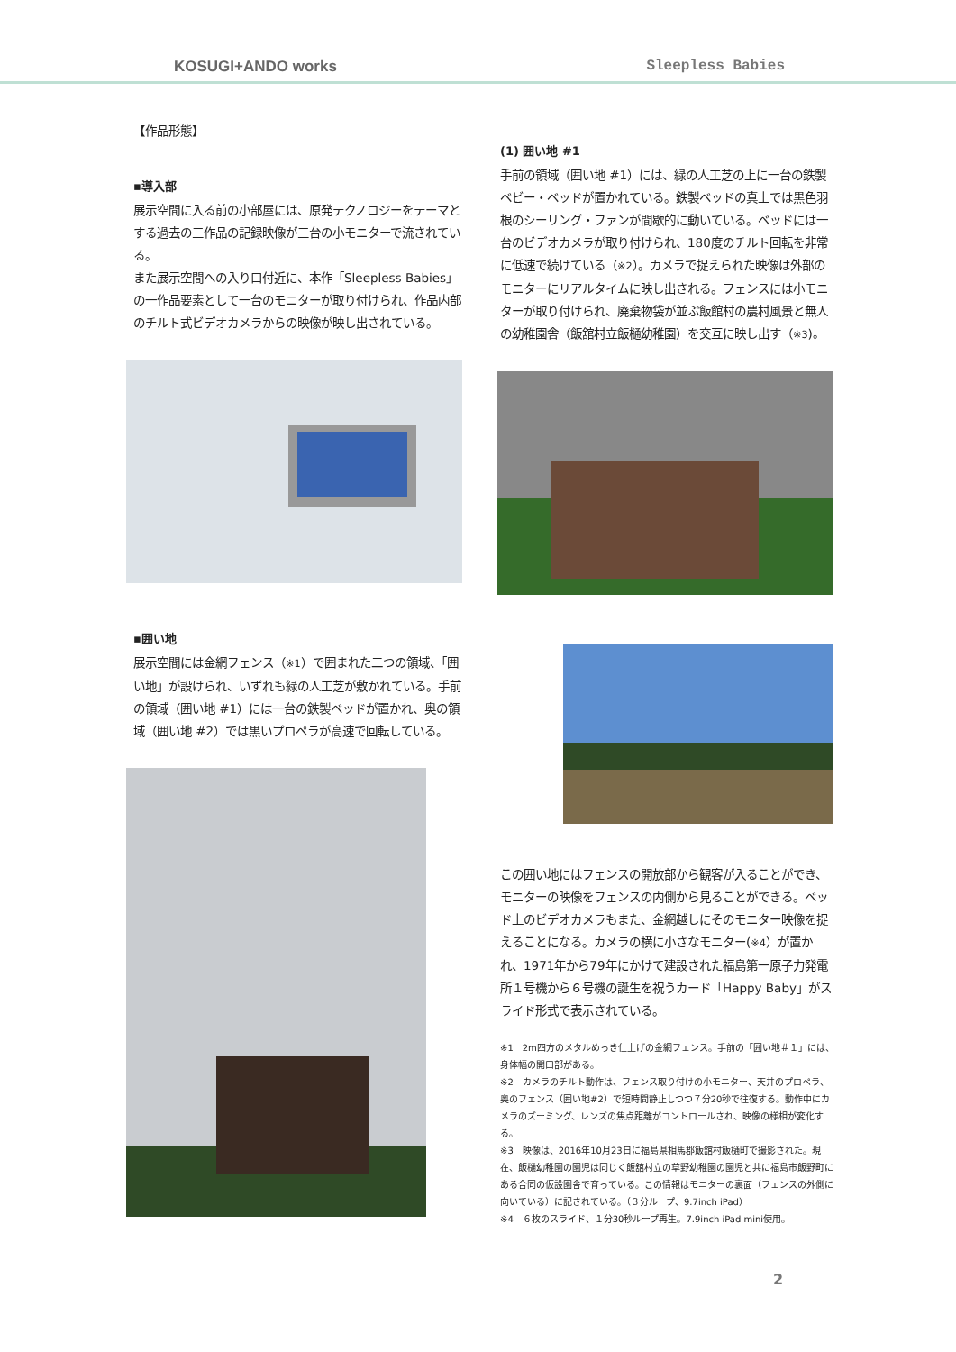KOSUGI+ANDO works Sleepless Babies
【作品形態】
▪導入部
展示空間に入る前の小部屋には、原発テクノロジーをテーマとする過去の三作品の記録映像が三台の小モニターで流されている。
また展示空間への入り口付近に、本作「Sleepless Babies」の一作品要素として一台のモニターが取り付けられ、作品内部のチルト式ビデオカメラからの映像が映し出されている。
▪囲い地
展示空間には金網フェンス（※1）で囲まれた二つの領域、「囲い地」が設けられ、いずれも緑の人工芝が敷かれている。手前の領域（囲い地 #1）には一台の鉄製ベッドが置かれ、奥の領域（囲い地 #2）では黒いプロペラが高速で回転している。
(1) 囲い地 #1
手前の領域（囲い地 #1）には、緑の人工芝の上に一台の鉄製ベビー・ベッドが置かれている。鉄製ベッドの真上では黒色羽根のシーリング・ファンが間歇的に動いている。ベッドには一台のビデオカメラが取り付けられ、180度のチルト回転を非常に低速で続けている（※2）。カメラで捉えられた映像は外部のモニターにリアルタイムに映し出される。フェンスには小モニターが取り付けられ、廃棄物袋が並ぶ飯館村の農村風景と無人の幼稚園舎（飯舘村立飯樋幼稚園）を交互に映し出す（※3)。
この囲い地にはフェンスの開放部から観客が入ることができ、モニターの映像をフェンスの内側から見ることができる。ベッド上のビデオカメラもまた、金網越しにそのモニター映像を捉えることになる。カメラの横に小さなモニター(※4）が置かれ、1971年から79年にかけて建設された福島第一原子力発電所１号機から６号機の誕生を祝うカード「Happy Baby」がスライド形式で表示されている。
※1　2m四方のメタルめっき仕上げの金網フェンス。手前の「囲い地＃１」には、身体幅の開口部がある。
※2　カメラのチルト動作は、フェンス取り付けの小モニター、天井のプロペラ、奥のフェンス（囲い地#2）で短時間静止しつつ７分20秒で往復する。動作中にカメラのズーミング、レンズの焦点距離がコントロールされ、映像の様相が変化する。
※3　映像は、2016年10月23日に福島県相馬郡飯舘村飯樋町で撮影された。現在、飯樋幼稚園の園児は同じく飯舘村立の草野幼稚園の園児と共に福島市飯野町にある合同の仮設園舎で育っている。この情報はモニターの裏面（フェンスの外側に向いている）に記されている。（３分ループ、9.7inch iPad）
※4　６枚のスライド、１分30秒ループ再生。7.9inch iPad mini使用。
2